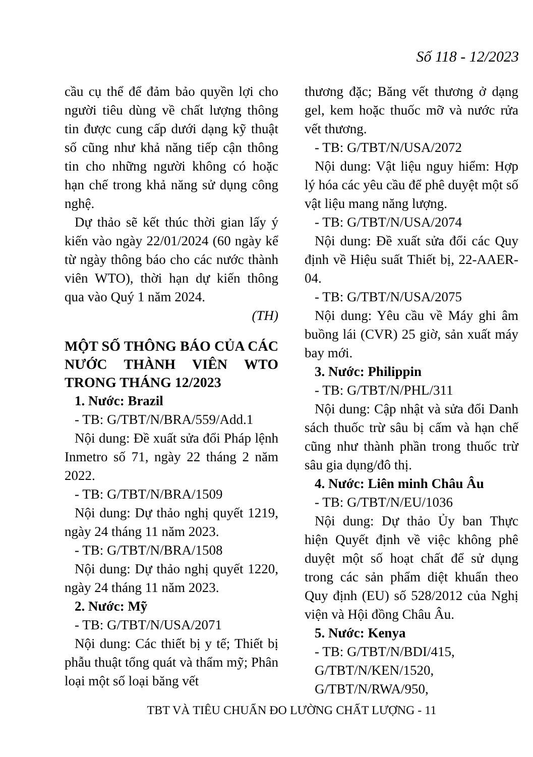Số 118 - 12/2023
cầu cụ thể để đảm bảo quyền lợi cho người tiêu dùng về chất lượng thông tin được cung cấp dưới dạng kỹ thuật số cũng như khả năng tiếp cận thông tin cho những người không có hoặc hạn chế trong khả năng sử dụng công nghệ.
Dự thảo sẽ kết thúc thời gian lấy ý kiến vào ngày 22/01/2024 (60 ngày kể từ ngày thông báo cho các nước thành viên WTO), thời hạn dự kiến thông qua vào Quý 1 năm 2024.
(TH)
MỘT SỐ THÔNG BÁO CỦA CÁC NƯỚC THÀNH VIÊN WTO TRONG THÁNG 12/2023
1. Nước: Brazil
- TB: G/TBT/N/BRA/559/Add.1
Nội dung: Đề xuất sửa đổi Pháp lệnh Inmetro số 71, ngày 22 tháng 2 năm 2022.
- TB: G/TBT/N/BRA/1509
Nội dung: Dự thảo nghị quyết 1219, ngày 24 tháng 11 năm 2023.
- TB: G/TBT/N/BRA/1508
Nội dung: Dự thảo nghị quyết 1220, ngày 24 tháng 11 năm 2023.
2. Nước: Mỹ
- TB: G/TBT/N/USA/2071
Nội dung: Các thiết bị y tế; Thiết bị phẫu thuật tổng quát và thẩm mỹ; Phân loại một số loại băng vết
thương đặc; Băng vết thương ở dạng gel, kem hoặc thuốc mỡ và nước rửa vết thương.
- TB: G/TBT/N/USA/2072
Nội dung: Vật liệu nguy hiểm: Hợp lý hóa các yêu cầu để phê duyệt một số vật liệu mang năng lượng.
- TB: G/TBT/N/USA/2074
Nội dung: Đề xuất sửa đổi các Quy định về Hiệu suất Thiết bị, 22-AAER-04.
- TB: G/TBT/N/USA/2075
Nội dung: Yêu cầu về Máy ghi âm buồng lái (CVR) 25 giờ, sản xuất máy bay mới.
3. Nước: Philippin
- TB: G/TBT/N/PHL/311
Nội dung: Cập nhật và sửa đổi Danh sách thuốc trừ sâu bị cấm và hạn chế cũng như thành phần trong thuốc trừ sâu gia dụng/đô thị.
4. Nước: Liên minh Châu Âu
- TB: G/TBT/N/EU/1036
Nội dung: Dự thảo Ủy ban Thực hiện Quyết định về việc không phê duyệt một số hoạt chất để sử dụng trong các sản phẩm diệt khuẩn theo Quy định (EU) số 528/2012 của Nghị viện và Hội đồng Châu Âu.
5. Nước: Kenya
- TB: G/TBT/N/BDI/415,
G/TBT/N/KEN/1520,
G/TBT/N/RWA/950,
TBT VÀ TIÊU CHUẨN ĐO LƯỜNG CHẤT LƯỢNG - 11